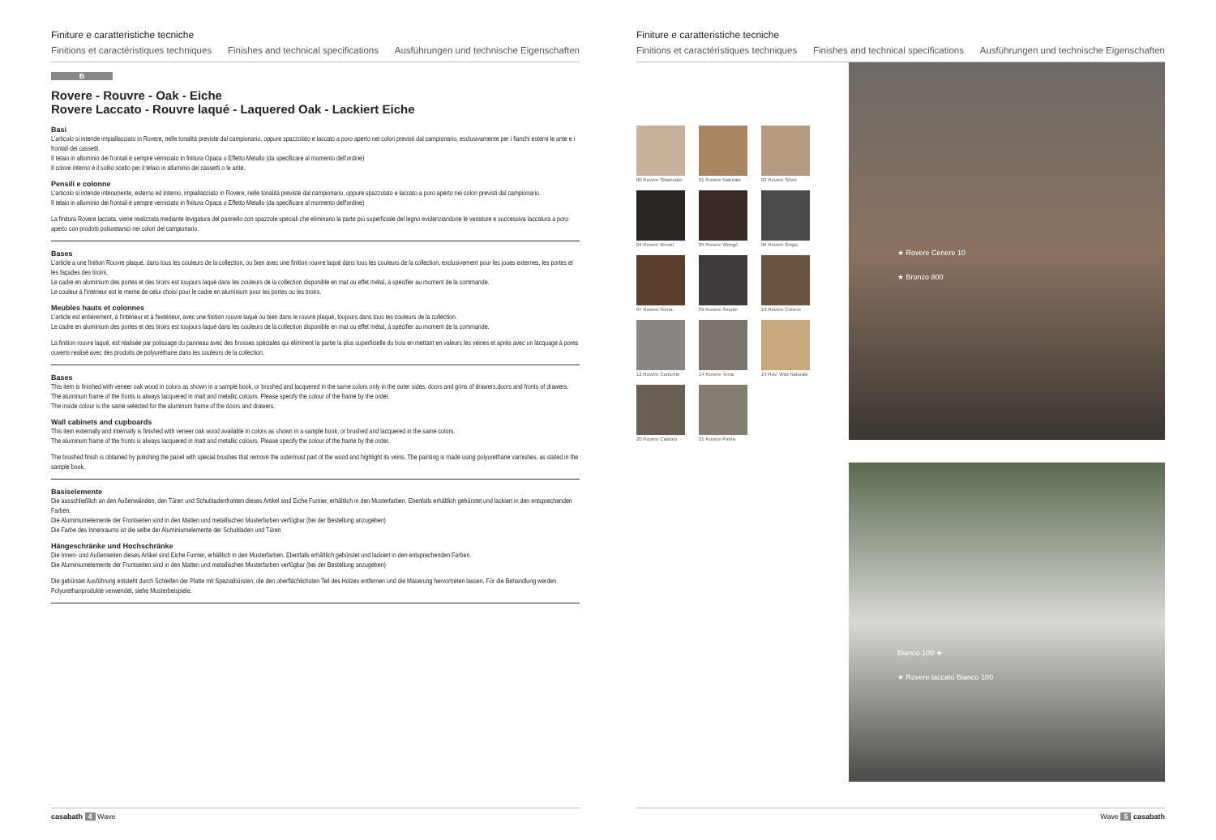Finiture e caratteristiche tecniche
Finitions et caractéristiques techniques Finishes and technical specifications Ausführungen und technische Eigenschaften
B
Rovere - Rouvre - Oak - Eiche
Rovere Laccato - Rouvre laqué - Laquered Oak - Lackiert Eiche
Basi
L'articolo si intende impiallacciato in Rovere, nelle tonalità previste dal campionario, oppure spazzolato e laccato a poro aperto nei colori previsti dal campionario, esclusivamente per i fianchi esterni le ante e i frontali dei cassetti.
Il telaio in alluminio dei frontali è sempre verniciato in finitura Opaca o Effetto Metallo (da specificare al momento dell'ordine)
Il colore interno è il solito scelto per il telaio in alluminio dei cassetti o le ante.
Pensili e colonne
L'articolo si intende interamente, esterno ed interno, impiallacciato in Rovere, nelle tonalità previste dal campionario, oppure spazzolato e laccato a poro aperto nei colori previsti dal campionario.
Il telaio in alluminio dei frontali è sempre verniciato in finitura Opaca o Effetto Metallo (da specificare al momento dell'ordine)
La finitura Rovere laccata, viene realizzata mediante levigatura del pannello con spazzole speciali che eliminano la parte più superficiale del legno evidenziandone le venature e successiva laccatura a poro aperto con prodotti poliuretanici nei colori del campionario.
Bases
L'article a une finition Rouvre plaqué, dans tous les couleurs de la collection, ou bien avec une finition rouvre laqué dans tous les couleurs de la collection, exclusivement pour les joues externes, les portes et les façades des tiroirs.
Le cadre en aluminium des portes et des tiroirs est toujours laqué dans les couleurs de la collection disponible en mat ou effet métal, à spécifier au moment de la commande.
Le couleur à l'intérieur est le meme de celui choisi pour le cadre en aluminium pour les portes ou les tiroirs.
Meubles hauts et colonnes
L'article est entièrement, à l'intérieur et à l'extérieur, avec une finition rouvre laqué ou bien dans le rouvre plaqué, toujours dans tous les couleurs de la collection.
Le cadre en aluminium des portes et des tiroirs est toujours laqué dans les couleurs de la collection disponible en mat ou effet métal, à spécifier au moment de la commande.
La finition rouvre laqué, est réalisée par polissage du panneau avec des brosses spéciales qui éliminent la partie la plus superficielle du bois en mettant en valeurs les veines et après avec un lacquage à pores ouverts realisé avec des produits de polyuréthane dans les couleurs de la collection.
Bases
This item is finished with veneer oak wood in colors as shown in a sample book, or brushed and lacquered in the same colors only in the outer sides, doors and grins of drawers.doors and fronts of drawers.
The aluminum frame of the fronts is always lacquered in matt and metallic colours. Please specify the colour of the frame by the order.
The inside colour is the same selected for the aluminum frame of the doors and drawers.
Wall cabinets and cupboards
This item externally and internally is finished with veneer oak wood available in colors as shown in a sample book, or brushed and lacquered in the same colors.
The aluminum frame of the fronts is always lacquered in matt and metallic colours. Please specify the colour of the frame by the order.
The brushed finish is obtained by polishing the panel with special brushes that remove the outermost part of the wood and highlight its veins. The painting is made using polyurethane varnishes, as stated in the sample book.
Basiselemente
Die ausschließlich an den Außenwänden, den Türen und Schubladenfronten dieses Artikel sind Eiche Furnier, erhältlich in den Musterfarben. Ebenfalls erhältlich gebürstet und lackiert in den entsprechenden Farben.
Die Aluminiumelemente der Frontseiten sind in den Matten und metallischen Musterfarben verfügbar (bei der Bestellung anzugeben)
Die Farbe des Innenraums ist die selbe der Aluminiumelemente der Schubladen und Türen
Hängeschränke und Hochschränke
Die Innen- und Außenseiten dieses Artikel sind Eiche Furnier, erhältlich in den Musterfarben. Ebenfalls erhältlich gebürstet und lackiert in den entsprechenden Farben.
Die Aluminiumelemente der Frontseiten sind in den Matten und metallischen Musterfarben verfügbar (bei der Bestellung anzugeben)
Die gebürstet Ausführung entsteht durch Schleifen der Platte mit Spezialbürsten, die den oberflächlichsten Teil des Holzes entfernen und die Maserung hervortreten lassen. Für die Behandlung werden Polyurethanprodukte verwendet, siehe Musterbeispiele.
casabath 4 Wave
Finiture e caratteristiche tecniche
Finitions et caractéristiques techniques Finishes and technical specifications Ausführungen und technische Eigenschaften
00 Rovere Sbiancato
01 Rovere Naturale
02 Rovere Silver
04 Rovere Brown
05 Rovere Wengè
06 Rovere Grigio
07 Rovere Siena
09 Rovere Smoke
10 Rovere Cenere
12 Rovere Concrete
14 Rovere Terra
19 Rov. Wild Naturale
20 Rovere Castoro
21 Rovere Pietra
★ Rovere Cenere 10
★ Bronzo 800
Bianco 100 ★
★ Rovere laccato Bianco 100
Wave 5 casabath